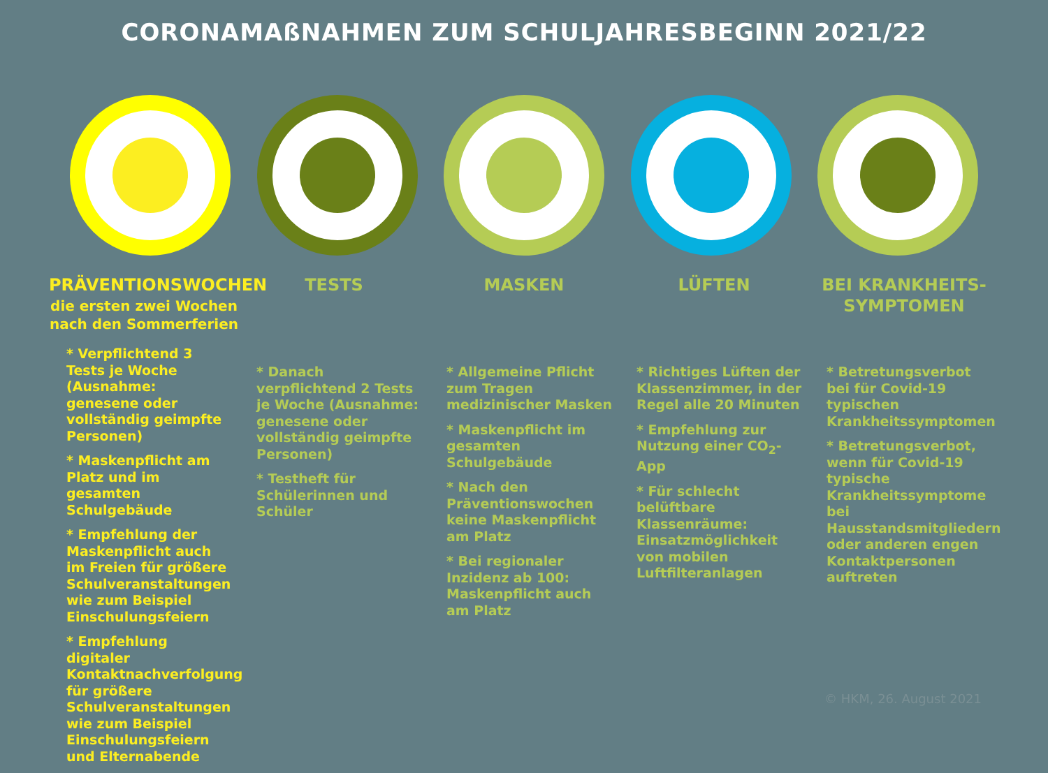CORONAMAßNAHMEN ZUM SCHULJAHRESBEGINN 2021/22
PRÄVENTIONSWOCHEN
die ersten zwei Wochen nach den Sommerferien
* Verpflichtend 3 Tests je Woche (Ausnahme: genesene oder vollständig geimpfte Personen)
* Maskenpflicht am Platz und im gesamten Schulgebäude
* Empfehlung der Maskenpflicht auch im Freien für größere Schulveranstaltungen wie zum Beispiel Einschulungsfeiern
* Empfehlung digitaler Kontaktnachverfolgung für größere Schulveranstaltungen wie zum Beispiel Einschulungsfeiern und Elternabende
TESTS
* Danach verpflichtend 2 Tests je Woche (Ausnahme: genesene oder vollständig geimpfte Personen)
* Testheft für Schülerinnen und Schüler
MASKEN
* Allgemeine Pflicht zum Tragen medizinischer Masken
* Maskenpflicht im gesamten Schulgebäude
* Nach den Präventionswochen keine Maskenpflicht am Platz
* Bei regionaler Inzidenz ab 100: Maskenpflicht auch am Platz
LÜFTEN
* Richtiges Lüften der Klassenzimmer, in der Regel alle 20 Minuten
* Empfehlung zur Nutzung einer CO<sub>2</sub>-App
* Für schlecht belüftbare Klassenräume: Einsatzmöglichkeit von mobilen Luftfilteranlagen
BEI KRANKHEITS-
SYMPTOMEN
* Betretungsverbot bei für Covid-19 typischen Krankheitssymptomen
* Betretungsverbot, wenn für Covid-19 typische Krankheitssymptome bei Hausstandsmitgliedern oder anderen engen Kontaktpersonen auftreten
© HKM, 26. August 2021